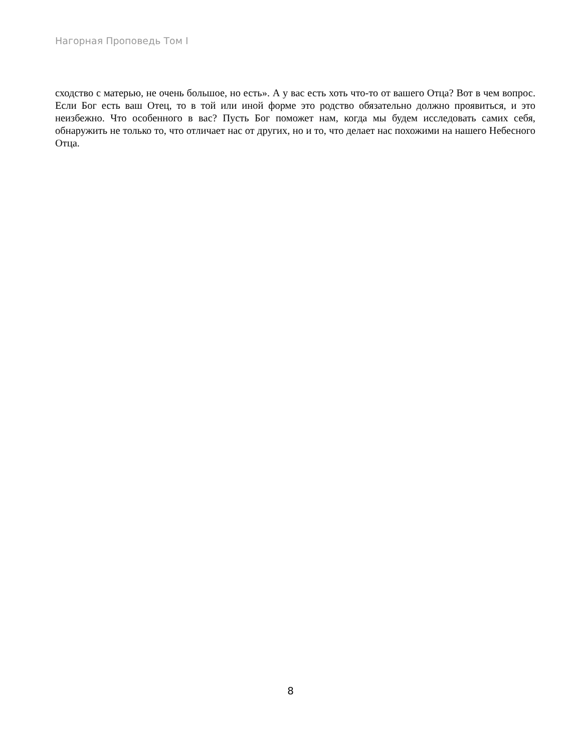Нагорная Проповедь Том I
сходство с матерью, не очень большое, но есть». А у вас есть хоть что-то от вашего Отца? Вот в чем вопрос. Если Бог есть ваш Отец, то в той или иной форме это родство обязательно должно проявиться, и это неизбежно. Что особенного в вас? Пусть Бог поможет нам, когда мы будем исследовать самих себя, обнаружить не только то, что отличает нас от других, но и то, что делает нас похожими на нашего Небесного Отца.
8